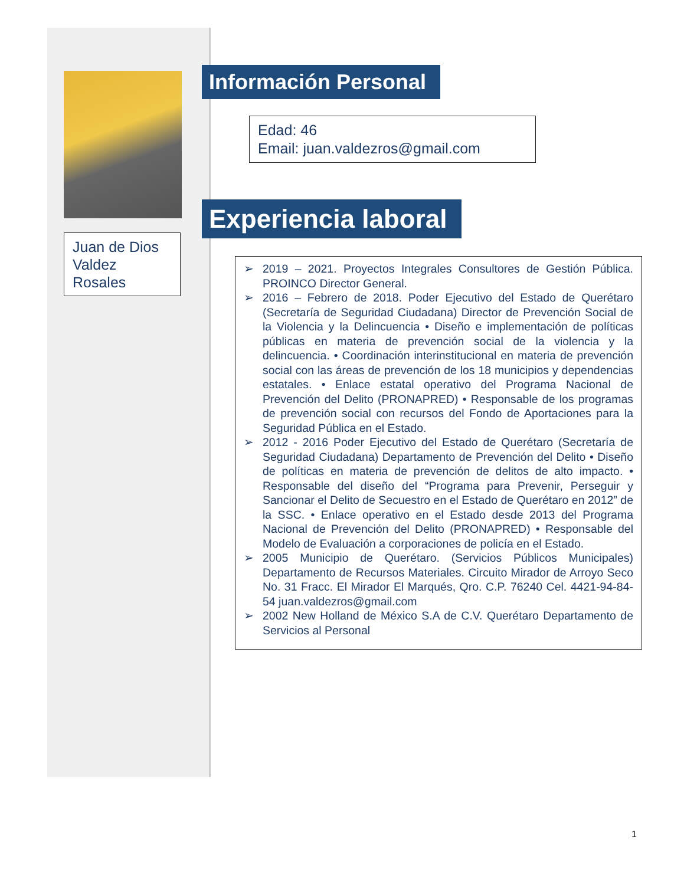Juan de Dios Valdez Rosales
Información Personal
Edad: 46
Email: juan.valdezros@gmail.com
Experiencia laboral
➢ 2019 – 2021. Proyectos Integrales Consultores de Gestión Pública. PROINCO Director General.
➢ 2016 – Febrero de 2018. Poder Ejecutivo del Estado de Querétaro (Secretaría de Seguridad Ciudadana) Director de Prevención Social de la Violencia y la Delincuencia • Diseño e implementación de políticas públicas en materia de prevención social de la violencia y la delincuencia. • Coordinación interinstitucional en materia de prevención social con las áreas de prevención de los 18 municipios y dependencias estatales. • Enlace estatal operativo del Programa Nacional de Prevención del Delito (PRONAPRED) • Responsable de los programas de prevención social con recursos del Fondo de Aportaciones para la Seguridad Pública en el Estado.
➢ 2012 - 2016 Poder Ejecutivo del Estado de Querétaro (Secretaría de Seguridad Ciudadana) Departamento de Prevención del Delito • Diseño de políticas en materia de prevención de delitos de alto impacto. • Responsable del diseño del “Programa para Prevenir, Perseguir y Sancionar el Delito de Secuestro en el Estado de Querétaro en 2012” de la SSC. • Enlace operativo en el Estado desde 2013 del Programa Nacional de Prevención del Delito (PRONAPRED) • Responsable del Modelo de Evaluación a corporaciones de policía en el Estado.
➢ 2005 Municipio de Querétaro. (Servicios Públicos Municipales) Departamento de Recursos Materiales. Circuito Mirador de Arroyo Seco No. 31 Fracc. El Mirador El Marqués, Qro. C.P. 76240 Cel. 4421-94-84-54 juan.valdezros@gmail.com
➢ 2002 New Holland de México S.A de C.V. Querétaro Departamento de Servicios al Personal
1